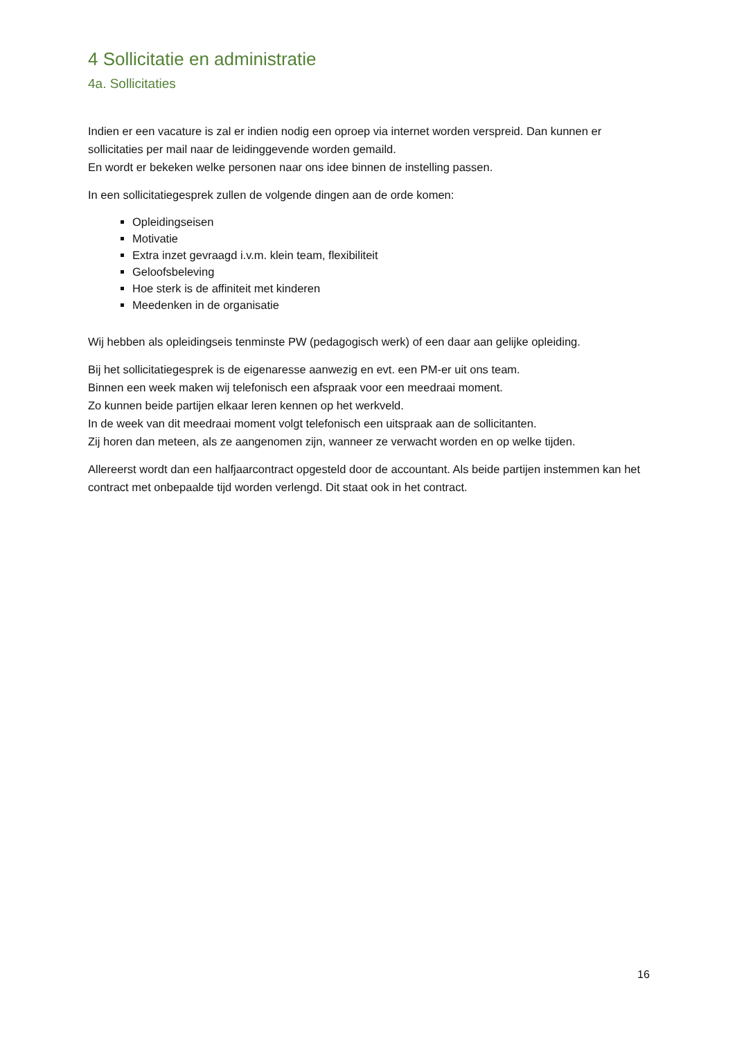4 Sollicitatie en administratie
4a. Sollicitaties
Indien er een vacature is zal er indien nodig een oproep via internet worden verspreid. Dan kunnen er sollicitaties per mail naar de leidinggevende worden gemaild.
En wordt er bekeken welke personen naar ons idee binnen de instelling passen.
In een sollicitatiegesprek zullen de volgende dingen aan de orde komen:
Opleidingseisen
Motivatie
Extra inzet gevraagd i.v.m. klein team, flexibiliteit
Geloofsbeleving
Hoe sterk is de affiniteit met kinderen
Meedenken in de organisatie
Wij hebben als opleidingseis tenminste PW (pedagogisch werk) of een daar aan gelijke opleiding.
Bij het sollicitatiegesprek is de eigenaresse aanwezig en evt. een PM-er uit ons team.
Binnen een week maken wij telefonisch een afspraak voor een meedraai moment.
Zo kunnen beide partijen elkaar leren kennen op het werkveld.
In de week van dit meedraai moment volgt telefonisch een uitspraak aan de sollicitanten.
Zij horen dan meteen, als ze aangenomen zijn, wanneer ze verwacht worden en op welke tijden.
Allereerst wordt dan een halfjaarcontract opgesteld door de accountant. Als beide partijen instemmen kan het contract met onbepaalde tijd worden verlengd. Dit staat ook in het contract.
16